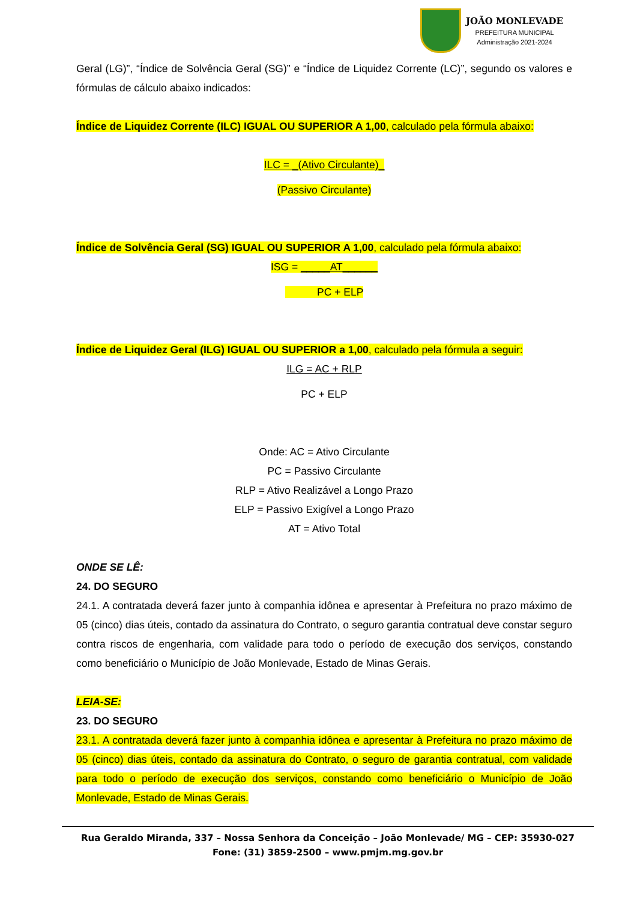JOÃO MONLEVADE
PREFEITURA MUNICIPAL
Administração 2021-2024
Geral (LG)”, “Índice de Solvência Geral (SG)” e “Índice de Liquidez Corrente (LC)”, segundo os valores e fórmulas de cálculo abaixo indicados:
Índice de Liquidez Corrente (ILC) IGUAL OU SUPERIOR A 1,00, calculado pela fórmula abaixo:
ILC = _(Ativo Circulante)_
(Passivo Circulante)
Índice de Solvência Geral (SG) IGUAL OU SUPERIOR A 1,00, calculado pela fórmula abaixo:
ISG = _____AT______
PC + ELP
Índice de Liquidez Geral (ILG) IGUAL OU SUPERIOR a 1,00, calculado pela fórmula a seguir:
ILG = AC + RLP
PC + ELP
Onde: AC = Ativo Circulante
PC = Passivo Circulante
RLP = Ativo Realizável a Longo Prazo
ELP = Passivo Exigível a Longo Prazo
AT = Ativo Total
ONDE SE LÊ:
24. DO SEGURO
24.1. A contratada deverá fazer junto à companhia idônea e apresentar à Prefeitura no prazo máximo de 05 (cinco) dias úteis, contado da assinatura do Contrato, o seguro garantia contratual deve constar seguro contra riscos de engenharia, com validade para todo o período de execução dos serviços, constando como beneficiário o Município de João Monlevade, Estado de Minas Gerais.
LEIA-SE:
23. DO SEGURO
23.1. A contratada deverá fazer junto à companhia idônea e apresentar à Prefeitura no prazo máximo de 05 (cinco) dias úteis, contado da assinatura do Contrato, o seguro de garantia contratual, com validade para todo o período de execução dos serviços, constando como beneficiário o Município de João Monlevade, Estado de Minas Gerais.
Rua Geraldo Miranda, 337 – Nossa Senhora da Conceição – João Monlevade/ MG – CEP: 35930-027
Fone: (31) 3859-2500 – www.pmjm.mg.gov.br